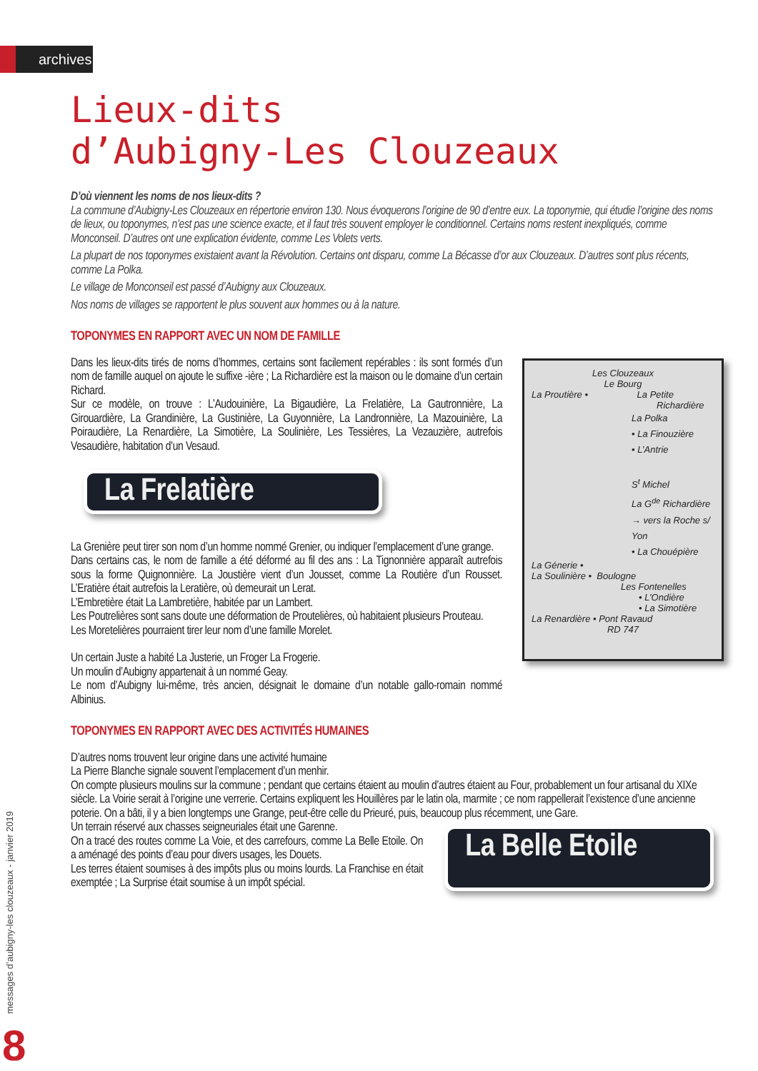archives
Lieux-dits
d’Aubigny-Les Clouzeaux
D’où viennent les noms de nos lieux-dits ?
La commune d’Aubigny-Les Clouzeaux en répertorie environ 130. Nous évoquerons l’origine de 90 d’entre eux. La toponymie, qui étudie l’origine des noms de lieux, ou toponymes, n’est pas une science exacte, et il faut très souvent employer le conditionnel. Certains noms restent inexpliqués, comme Monconseil. D’autres ont une explication évidente, comme Les Volets verts.
La plupart de nos toponymes existaient avant la Révolution. Certains ont disparu, comme La Bécasse d’or aux Clouzeaux. D’autres sont plus récents, comme La Polka.
Le village de Monconseil est passé d’Aubigny aux Clouzeaux.
Nos noms de villages se rapportent le plus souvent aux hommes ou à la nature.
TOPONYMES EN RAPPORT AVEC UN NOM DE FAMILLE
Dans les lieux-dits tirés de noms d’hommes, certains sont facilement repérables : ils sont formés d’un nom de famille auquel on ajoute le suffixe -ière ; La Richardière est la maison ou le domaine d’un certain Richard.
Sur ce modèle, on trouve : L’Audouinière, La Bigaudière, La Frelatière, La Gautronnière, La Girouardière, La Grandinière, La Gustinière, La Guyonnière, La Landronnière, La Mazouinière, La Poiraudière, La Renardière, La Simotière, La Soulinière, Les Tessières, La Vezauzière, autrefois Vesaudière, habitation d’un Vesaud.
La Frelatière
La Grenière peut tirer son nom d’un homme nommé Grenier, ou indiquer l’emplacement d’une grange.
Dans certains cas, le nom de famille a été déformé au fil des ans : La Tignonnière apparaît autrefois sous la forme Quignonnière. La Joustière vient d’un Jousset, comme La Routière d’un Rousset. L’Eratière était autrefois la Leratière, où demeurait un Lerat.
L’Embretière était La Lambretière, habitée par un Lambert.
Les Poutrelières sont sans doute une déformation de Proutelières, où habitaient plusieurs Prouteau.
Les Moretelières pourraient tirer leur nom d’une famille Morelet.
Un certain Juste a habité La Justerie, un Froger La Frogerie.
Un moulin d’Aubigny appartenait à un nommé Geay.
Le nom d’Aubigny lui-même, très ancien, désignait le domaine d’un notable gallo-romain nommé Albinius.
TOPONYMES EN RAPPORT AVEC DES ACTIVITÉS HUMAINES
D’autres noms trouvent leur origine dans une activité humaine
La Pierre Blanche signale souvent l’emplacement d’un menhir.
On compte plusieurs moulins sur la commune ; pendant que certains étaient au moulin d’autres étaient au Four, probablement un four artisanal du XIXe siècle. La Voirie serait à l’origine une verrerie. Certains expliquent les Houillères par le latin ola, marmite ; ce nom rappellerait l’existence d’une ancienne poterie. On a bâti, il y a bien longtemps une Grange, peut-être celle du Prieuré, puis, beaucoup plus récemment, une Gare.
Un terrain réservé aux chasses seigneuriales était une Garenne.
On a tracé des routes comme La Voie, et des carrefours, comme La Belle Etoile. On a aménagé des points d’eau pour divers usages, les Douets.
Les terres étaient soumises à des impôts plus ou moins lourds. La Franchise en était exemptée ; La Surprise était soumise à un impôt spécial.
La Belle Etoile
Les Clouzeaux
Le Bourg
La Proutière • La Petite
Richardière
La Polka
• La Finouzière
• L’Antrie
S<sup>t</sup> Michel
La G<sup>de</sup> Richardière
→ vers la Roche s/ Yon
• La Chouépière
La Génerie •
La Soulinière • Boulogne
Les Fontenelles
• L’Ondière
• La Simotière
La Renardière • Pont Ravaud
RD 747
messages d’aubigny-les clouzeaux - janvier 2019
8